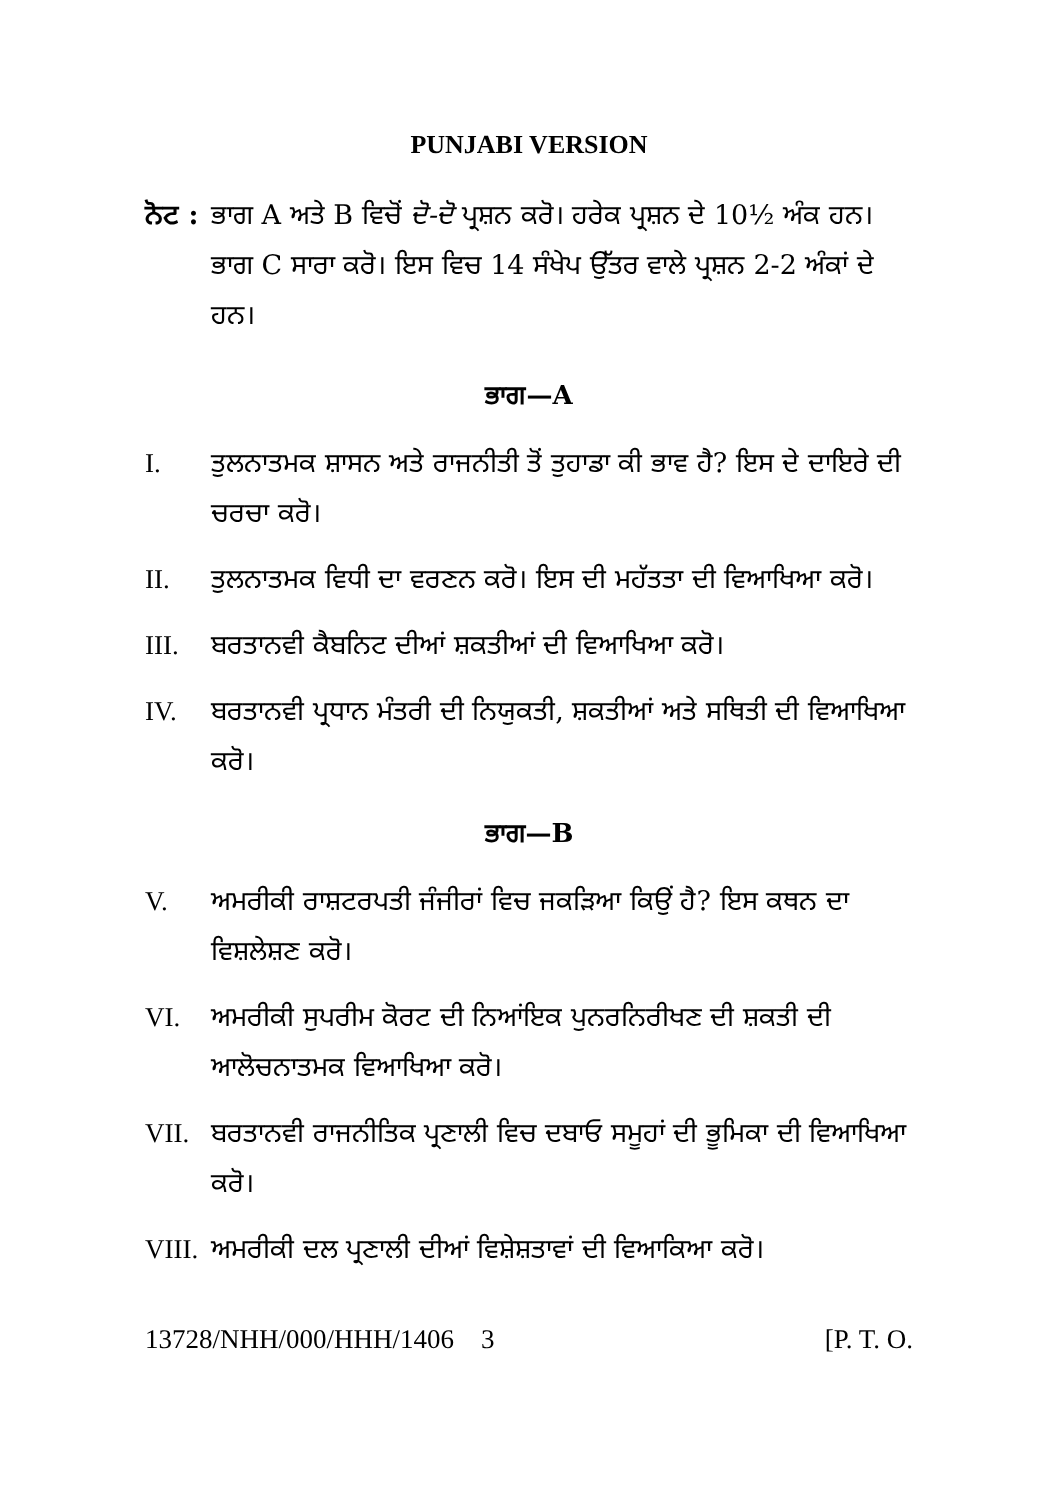PUNJABI VERSION
ਨੋਟ :
ਭਾਗ A ਅਤੇ B ਵਿਚੋਂ ਦੋ-ਦੋ ਪ੍ਰਸ਼ਨ ਕਰੋ। ਹਰੇਕ ਪ੍ਰਸ਼ਨ ਦੇ 10½ ਅੰਕ ਹਨ। ਭਾਗ C ਸਾਰਾ ਕਰੋ। ਇਸ ਵਿਚ 14 ਸੰਖੇਪ ਉੱਤਰ ਵਾਲੇ ਪ੍ਰਸ਼ਨ 2-2 ਅੰਕਾਂ ਦੇ ਹਨ।
ਭਾਗ—A
I. ਤੁਲਨਾਤਮਕ ਸ਼ਾਸਨ ਅਤੇ ਰਾਜਨੀਤੀ ਤੋਂ ਤੁਹਾਡਾ ਕੀ ਭਾਵ ਹੈ? ਇਸ ਦੇ ਦਾਇਰੇ ਦੀ ਚਰਚਾ ਕਰੋ।
II. ਤੁਲਨਾਤਮਕ ਵਿਧੀ ਦਾ ਵਰਣਨ ਕਰੋ। ਇਸ ਦੀ ਮਹੱਤਤਾ ਦੀ ਵਿਆਖਿਆ ਕਰੋ।
III. ਬਰਤਾਨਵੀ ਕੈਬਨਿਟ ਦੀਆਂ ਸ਼ਕਤੀਆਂ ਦੀ ਵਿਆਖਿਆ ਕਰੋ।
IV. ਬਰਤਾਨਵੀ ਪ੍ਰਧਾਨ ਮੰਤਰੀ ਦੀ ਨਿਯੁਕਤੀ, ਸ਼ਕਤੀਆਂ ਅਤੇ ਸਥਿਤੀ ਦੀ ਵਿਆਖਿਆ ਕਰੋ।
ਭਾਗ—B
V. ਅਮਰੀਕੀ ਰਾਸ਼ਟਰਪਤੀ ਜੰਜੀਰਾਂ ਵਿਚ ਜਕੜਿਆ ਕਿਉਂ ਹੈ? ਇਸ ਕਥਨ ਦਾ ਵਿਸ਼ਲੇਸ਼ਣ ਕਰੋ।
VI. ਅਮਰੀਕੀ ਸੁਪਰੀਮ ਕੋਰਟ ਦੀ ਨਿਆਂਇਕ ਪੁਨਰਨਿਰੀਖਣ ਦੀ ਸ਼ਕਤੀ ਦੀ ਆਲੋਚਨਾਤਮਕ ਵਿਆਖਿਆ ਕਰੋ।
VII. ਬਰਤਾਨਵੀ ਰਾਜਨੀਤਿਕ ਪ੍ਰਣਾਲੀ ਵਿਚ ਦਬਾਓ ਸਮੂਹਾਂ ਦੀ ਭੂਮਿਕਾ ਦੀ ਵਿਆਖਿਆ ਕਰੋ।
VIII.
ਅਮਰੀਕੀ ਦਲ ਪ੍ਰਣਾਲੀ ਦੀਆਂ ਵਿਸ਼ੇਸ਼ਤਾਵਾਂ ਦੀ ਵਿਆਕਿਆ ਕਰੋ।
13728/NHH/000/HHH/1406 3 [P. T. O.